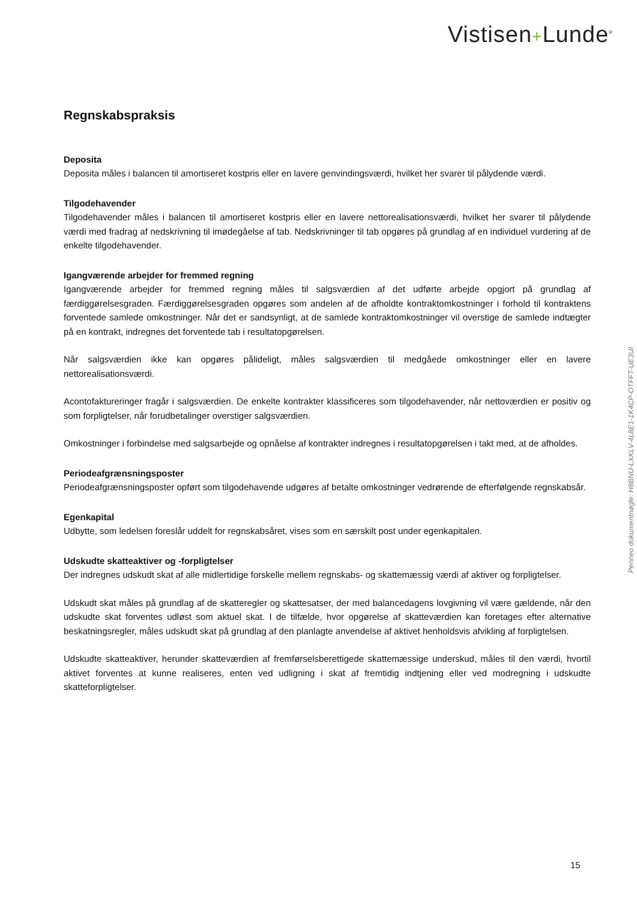Vistisen+Lunde<sup>®</sup>
Regnskabspraksis
Deposita
Deposita måles i balancen til amortiseret kostpris eller en lavere genvindingsværdi, hvilket her svarer til pålydende værdi.
Tilgodehavender
Tilgodehavender måles i balancen til amortiseret kostpris eller en lavere nettorealisationsværdi, hvilket her svarer til pålydende værdi med fradrag af nedskrivning til imødegåelse af tab. Nedskrivninger til tab opgøres på grundlag af en individuel vurdering af de enkelte tilgodehavender.
Igangværende arbejder for fremmed regning
Igangværende arbejder for fremmed regning måles til salgsværdien af det udførte arbejde opgjort på grundlag af færdiggørelsesgraden. Færdiggørelsesgraden opgøres som andelen af de afholdte kontraktomkostninger i forhold til kontraktens forventede samlede omkostninger. Når det er sandsynligt, at de samlede kontraktomkostninger vil overstige de samlede indtægter på en kontrakt, indregnes det forventede tab i resultatopgørelsen.
Når salgsværdien ikke kan opgøres pålideligt, måles salgsværdien til medgåede omkostninger eller en lavere nettorealisationsværdi.
Acontofaktureringer fragår i salgsværdien. De enkelte kontrakter klassificeres som tilgodehavender, når nettoværdien er positiv og som forpligtelser, når forudbetalinger overstiger salgsværdien.
Omkostninger i forbindelse med salgsarbejde og opnåelse af kontrakter indregnes i resultatopgørelsen i takt med, at de afholdes.
Periodeafgrænsningsposter
Periodeafgrænsningsposter opført som tilgodehavende udgøres af betalte omkostninger vedrørende de efterfølgende regnskabsår.
Egenkapital
Udbytte, som ledelsen foreslår uddelt for regnskabsåret, vises som en særskilt post under egenkapitalen.
Udskudte skatteaktiver og -forpligtelser
Der indregnes udskudt skat af alle midlertidige forskelle mellem regnskabs- og skattemæssig værdi af aktiver og forpligtelser.
Udskudt skat måles på grundlag af de skatteregler og skattesatser, der med balancedagens lovgivning vil være gældende, når den udskudte skat forventes udløst som aktuel skat. I de tilfælde, hvor opgørelse af skatteværdien kan foretages efter alternative beskatningsregler, måles udskudt skat på grundlag af den planlagte anvendelse af aktivet henholdsvis afvikling af forpligtelsen.
Udskudte skatteaktiver, herunder skatteværdien af fremførselsberettigede skattemæssige underskud, måles til den værdi, hvortil aktivet forventes at kunne realiseres, enten ved udligning i skat af fremtidig indtjening eller ved modregning i udskudte skatteforpligtelser.
Penneo dokumentnøgle: H8BNU-LXKLV-4L8E1-1K4CP-OTFFT-UE3UI
15